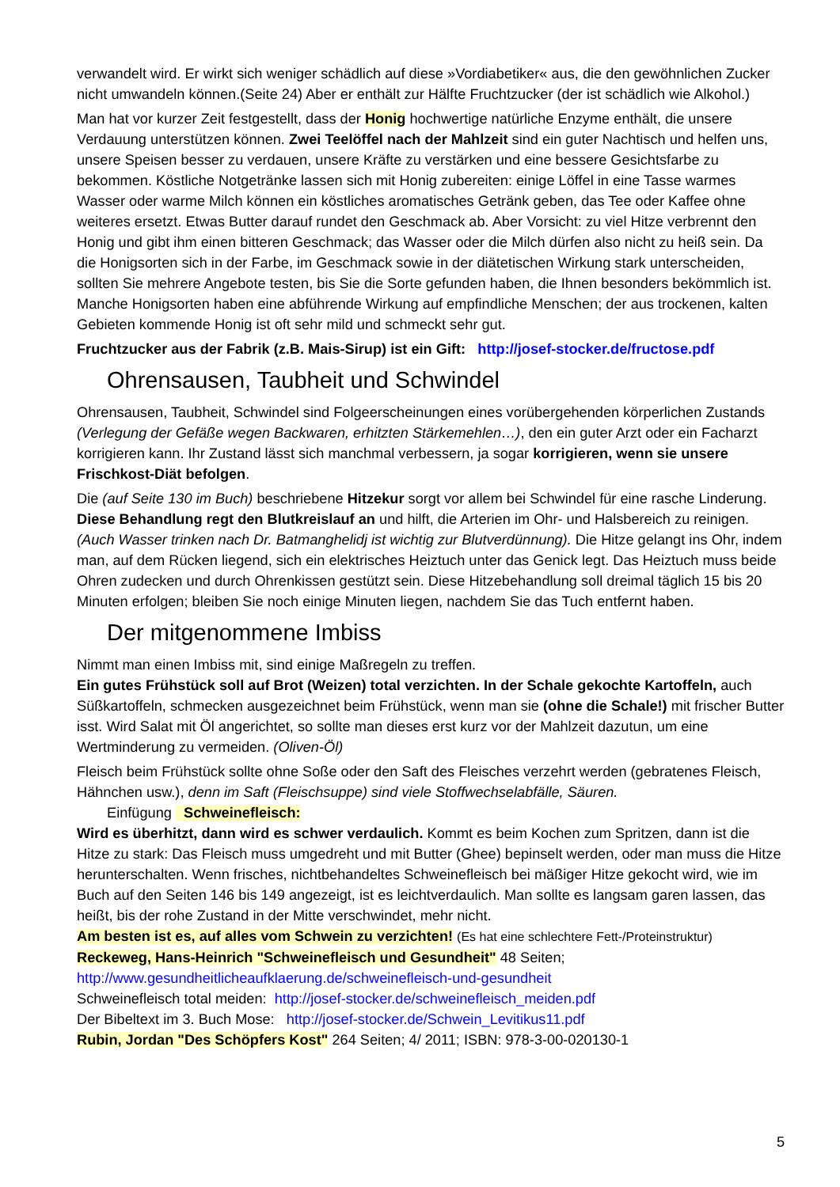verwandelt wird. Er wirkt sich weniger schädlich auf diese »Vordiabetiker« aus, die den gewöhnlichen Zucker nicht umwandeln können.(Seite 24) Aber er enthält zur Hälfte Fruchtzucker (der ist schädlich wie Alkohol.)
Man hat vor kurzer Zeit festgestellt, dass der Honig hochwertige natürliche Enzyme enthält, die unsere Verdauung unterstützen können. Zwei Teelöffel nach der Mahlzeit sind ein guter Nachtisch und helfen uns, unsere Speisen besser zu verdauen, unsere Kräfte zu verstärken und eine bessere Gesichtsfarbe zu bekommen. Köstliche Notgetränke lassen sich mit Honig zubereiten: einige Löffel in eine Tasse warmes Wasser oder warme Milch können ein köstliches aromatisches Getränk geben, das Tee oder Kaffee ohne weiteres ersetzt. Etwas Butter darauf rundet den Geschmack ab. Aber Vorsicht: zu viel Hitze verbrennt den Honig und gibt ihm einen bitteren Geschmack; das Wasser oder die Milch dürfen also nicht zu heiß sein. Da die Honigsorten sich in der Farbe, im Geschmack sowie in der diätetischen Wirkung stark unterscheiden, sollten Sie mehrere Angebote testen, bis Sie die Sorte gefunden haben, die Ihnen besonders bekömmlich ist. Manche Honigsorten haben eine abführende Wirkung auf empfindliche Menschen; der aus trockenen, kalten Gebieten kommende Honig ist oft sehr mild und schmeckt sehr gut.
Fruchtzucker aus der Fabrik (z.B. Mais-Sirup) ist ein Gift: http://josef-stocker.de/fructose.pdf
Ohrensausen, Taubheit und Schwindel
Ohrensausen, Taubheit, Schwindel sind Folgeerscheinungen eines vorübergehenden körperlichen Zustands (Verlegung der Gefäße wegen Backwaren, erhitzten Stärkemehlen…), den ein guter Arzt oder ein Facharzt korrigieren kann. Ihr Zustand lässt sich manchmal verbessern, ja sogar korrigieren, wenn sie unsere Frischkost-Diät befolgen.
Die (auf Seite 130 im Buch) beschriebene Hitzekur sorgt vor allem bei Schwindel für eine rasche Linderung. Diese Behandlung regt den Blutkreislauf an und hilft, die Arterien im Ohr- und Halsbereich zu reinigen. (Auch Wasser trinken nach Dr. Batmanghelidj ist wichtig zur Blutverdünnung). Die Hitze gelangt ins Ohr, indem man, auf dem Rücken liegend, sich ein elektrisches Heiztuch unter das Genick legt. Das Heiztuch muss beide Ohren zudecken und durch Ohrenkissen gestützt sein. Diese Hitzebehandlung soll dreimal täglich 15 bis 20 Minuten erfolgen; bleiben Sie noch einige Minuten liegen, nachdem Sie das Tuch entfernt haben.
Der mitgenommene Imbiss
Nimmt man einen Imbiss mit, sind einige Maßregeln zu treffen.
Ein gutes Frühstück soll auf Brot (Weizen) total verzichten. In der Schale gekochte Kartoffeln, auch Süßkartoffeln, schmecken ausgezeichnet beim Frühstück, wenn man sie (ohne die Schale!) mit frischer Butter isst. Wird Salat mit Öl angerichtet, so sollte man dieses erst kurz vor der Mahlzeit dazutun, um eine Wertminderung zu vermeiden. (Oliven-Öl)
Fleisch beim Frühstück sollte ohne Soße oder den Saft des Fleisches verzehrt werden (gebratenes Fleisch, Hähnchen usw.), denn im Saft (Fleischsuppe) sind viele Stoffwechselabfälle, Säuren.
Einfügung Schweinefleisch:
Wird es überhitzt, dann wird es schwer verdaulich. Kommt es beim Kochen zum Spritzen, dann ist die Hitze zu stark: Das Fleisch muss umgedreht und mit Butter (Ghee) bepinselt werden, oder man muss die Hitze herunterschalten. Wenn frisches, nichtbehandeltes Schweinefleisch bei mäßiger Hitze gekocht wird, wie im Buch auf den Seiten 146 bis 149 angezeigt, ist es leichtverdaulich. Man sollte es langsam garen lassen, das heißt, bis der rohe Zustand in der Mitte verschwindet, mehr nicht.
Am besten ist es, auf alles vom Schwein zu verzichten! (Es hat eine schlechtere Fett-/Proteinstruktur)
Reckeweg, Hans-Heinrich "Schweinefleisch und Gesundheit" 48 Seiten;
http://www.gesundheitlicheaufklaerung.de/schweinefleisch-und-gesundheit
Schweinefleisch total meiden: http://josef-stocker.de/schweinefleisch_meiden.pdf
Der Bibeltext im 3. Buch Mose: http://josef-stocker.de/Schwein_Levitikus11.pdf
Rubin, Jordan "Des Schöpfers Kost" 264 Seiten; 4/ 2011; ISBN: 978-3-00-020130-1
5